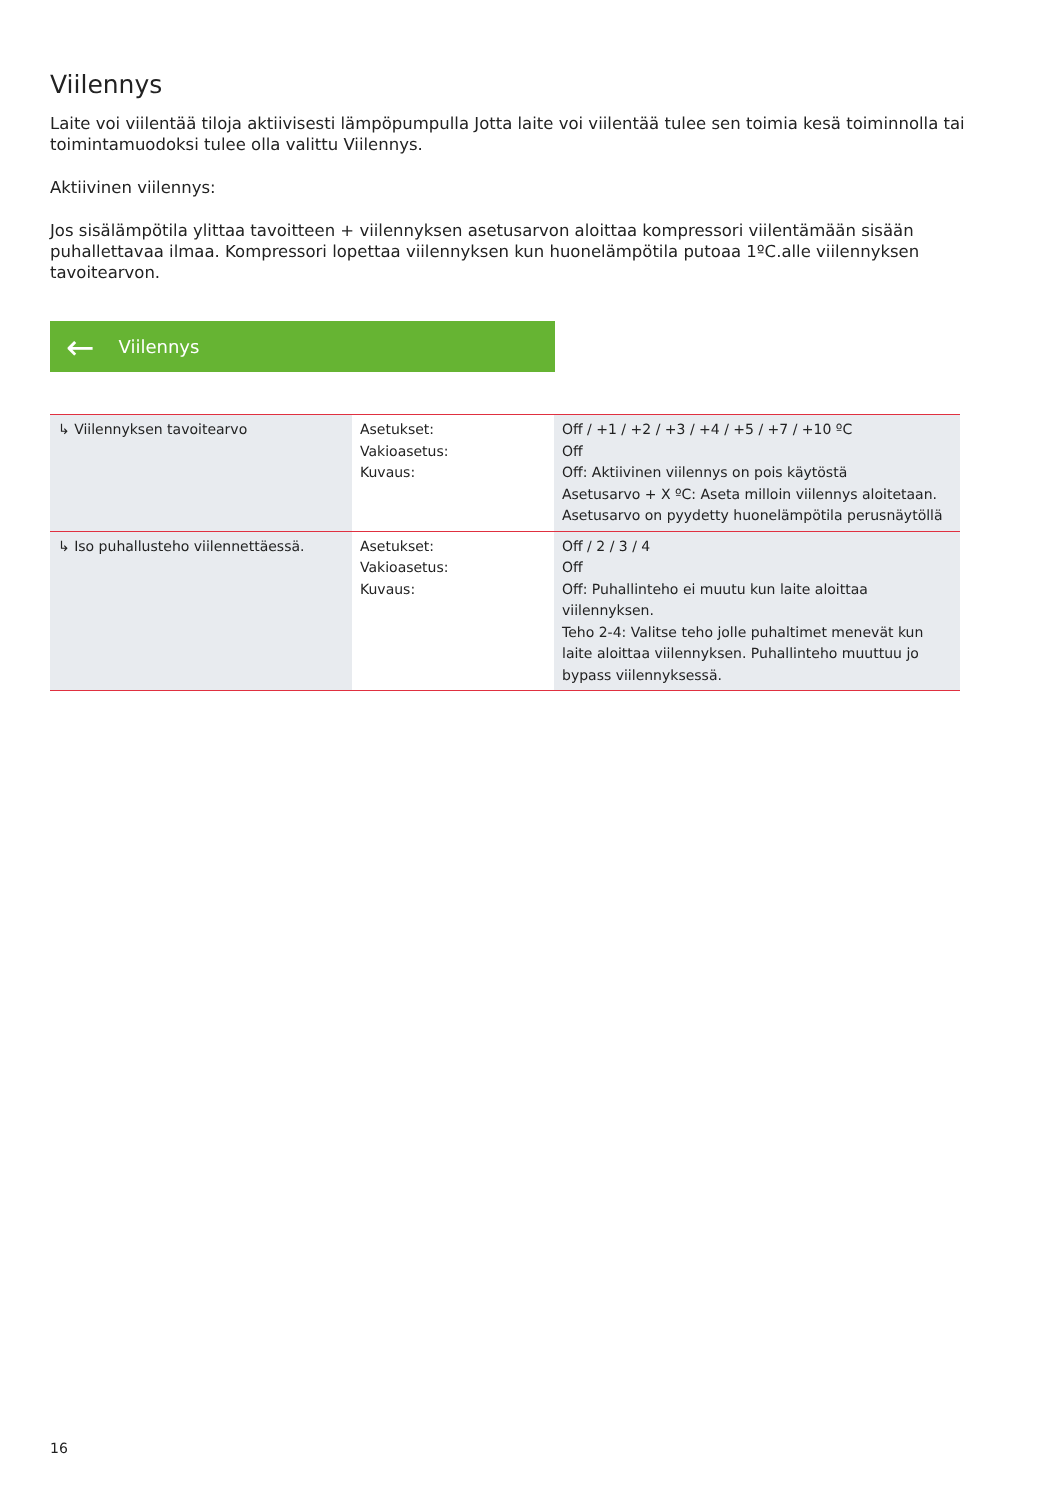Viilennys
Laite voi viilentää tiloja aktiivisesti lämpöpumpulla Jotta laite voi viilentää tulee sen toimia kesä toiminnolla tai toimintamuodoksi tulee olla valittu Viilennys.
Aktiivinen viilennys:
Jos sisälämpötila ylittaa tavoitteen + viilennyksen asetusarvon aloittaa kompressori viilentämään sisään puhallettavaa ilmaa. Kompressori lopettaa viilennyksen kun huonelämpötila putoaa 1ºC.alle viilennyksen tavoitearvon.
← Viilennys
| ↳ Viilennyksen tavoitearvo | Asetukset: Vakioasetus: Kuvaus: | Off / +1 / +2 / +3 / +4 / +5 / +7 / +10 ºC Off Off: Aktiivinen viilennys on pois käytöstä Asetusarvo + X ºC: Aseta milloin viilennys aloitetaan. Asetusarvo on pyydetty huonelämpötila perusnäytöllä |
| ↳ Iso puhallusteho viilennettäessä. | Asetukset: Vakioasetus: Kuvaus: | Off / 2 / 3 / 4 Off Off: Puhallinteho ei muutu kun laite aloittaa viilennyksen. Teho 2-4: Valitse teho jolle puhaltimet menevät kun laite aloittaa viilennyksen. Puhallinteho muuttuu jo bypass viilennyksessä. |
16